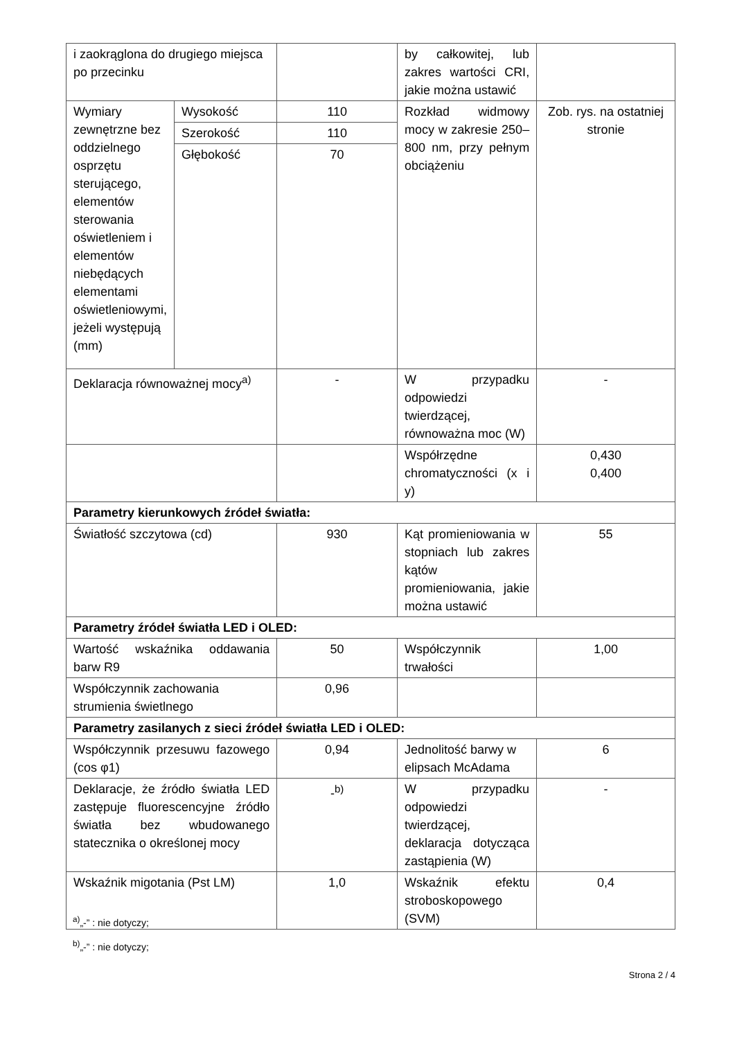| i zaokrąglona do drugiego miejsca po przecinku | | | by całkowitej, lub zakres wartości CRI, jakie można ustawić | |
| Wymiary zewnętrzne bez oddzielnego osprzętu sterującego, elementów sterowania oświetleniem i elementów niebędących elementami oświetleniowymi, jeżeli występują (mm) | Wysokość | 110 | Rozkład widmowy mocy w zakresie 250–800 nm, przy pełnym obciążeniu | Zob. rys. na ostatniej stronie |
| | Szerokość | 110 | | |
| | Głębokość | 70 | | |
| Deklaracja równoważnej mocy<sup>a)</sup> | | - | W przypadku odpowiedzi twierdzącej, równoważna moc (W) | - |
| | | | Współrzędne chromatyczności (x i y) | 0,430 0,400 |
| Parametry kierunkowych źródeł światła: | | | | |
| Światłość szczytowa (cd) | | 930 | Kąt promieniowania w stopniach lub zakres kątów promieniowania, jakie można ustawić | 55 |
| Parametry źródeł światła LED i OLED: | | | | |
| Wartość wskaźnika oddawania barw R9 | | 50 | Współczynnik trwałości | 1,00 |
| Współczynnik zachowania strumienia świetlnego | | 0,96 | | |
| Parametry zasilanych z sieci źródeł światła LED i OLED: | | | | |
| Współczynnik przesuwu fazowego (cos φ1) | | 0,94 | Jednolitość barwy w elipsach McAdama | 6 |
| Deklaracje, że źródło światła LED zastępuje fluorescencyjne źródło światła bez wbudowanego statecznika o określonej mocy | | -<sup>b)</sup> | W przypadku odpowiedzi twierdzącej, deklaracja dotycząca zastąpienia (W) | - |
| Wskaźnik migotania (Pst LM) | | 1,0 | Wskaźnik efektu stroboskopowego (SVM) | 0,4 |
<sup>a)</sup>„-” : nie dotyczy;
<sup>b)</sup>„-” : nie dotyczy;
Strona 2 / 4